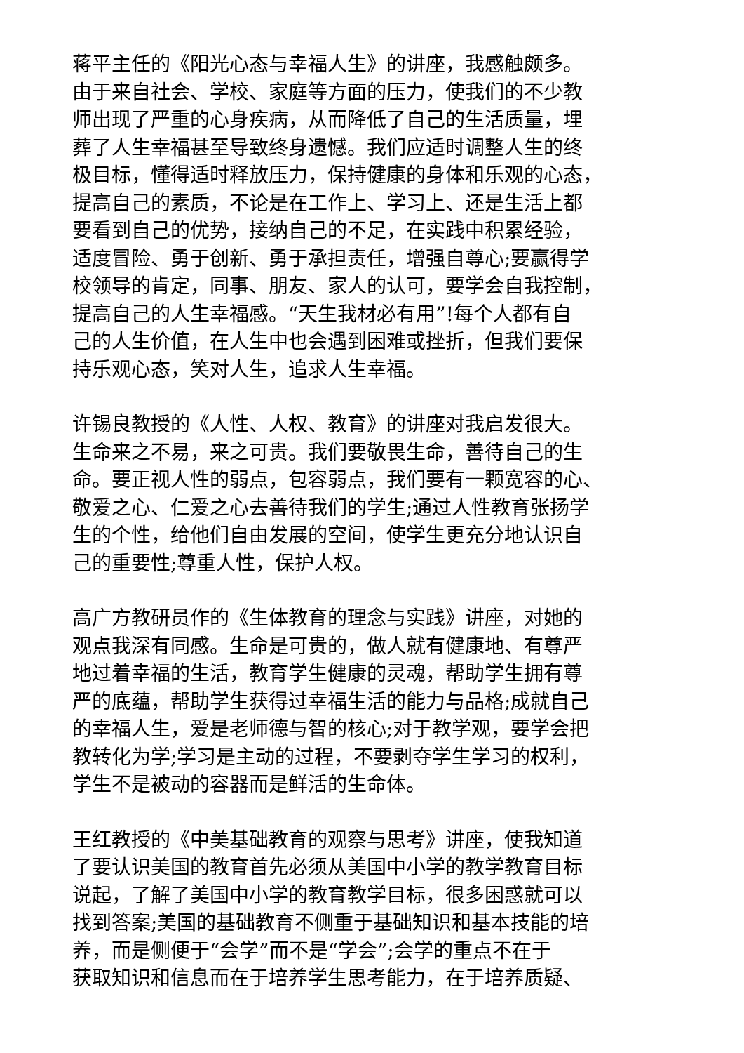蒋平主任的《阳光心态与幸福人生》的讲座，我感触颇多。
由于来自社会、学校、家庭等方面的压力，使我们的不少教
师出现了严重的心身疾病，从而降低了自己的生活质量，埋
葬了人生幸福甚至导致终身遗憾。我们应适时调整人生的终
极目标，懂得适时释放压力，保持健康的身体和乐观的心态，
提高自己的素质，不论是在工作上、学习上、还是生活上都
要看到自己的优势，接纳自己的不足，在实践中积累经验，
适度冒险、勇于创新、勇于承担责任，增强自尊心;要赢得学
校领导的肯定，同事、朋友、家人的认可，要学会自我控制，
提高自己的人生幸福感。“天生我材必有用”!每个人都有自
己的人生价值，在人生中也会遇到困难或挫折，但我们要保
持乐观心态，笑对人生，追求人生幸福。
许锡良教授的《人性、人权、教育》的讲座对我启发很大。
生命来之不易，来之可贵。我们要敬畏生命，善待自己的生
命。要正视人性的弱点，包容弱点，我们要有一颗宽容的心、
敬爱之心、仁爱之心去善待我们的学生;通过人性教育张扬学
生的个性，给他们自由发展的空间，使学生更充分地认识自
己的重要性;尊重人性，保护人权。
高广方教研员作的《生体教育的理念与实践》讲座，对她的
观点我深有同感。生命是可贵的，做人就有健康地、有尊严
地过着幸福的生活，教育学生健康的灵魂，帮助学生拥有尊
严的底蕴，帮助学生获得过幸福生活的能力与品格;成就自己
的幸福人生，爱是老师德与智的核心;对于教学观，要学会把
教转化为学;学习是主动的过程，不要剥夺学生学习的权利，
学生不是被动的容器而是鲜活的生命体。
王红教授的《中美基础教育的观察与思考》讲座，使我知道
了要认识美国的教育首先必须从美国中小学的教学教育目标
说起，了解了美国中小学的教育教学目标，很多困惑就可以
找到答案;美国的基础教育不侧重于基础知识和基本技能的培
养，而是侧便于“会学”而不是“学会”;会学的重点不在于
获取知识和信息而在于培养学生思考能力，在于培养质疑、